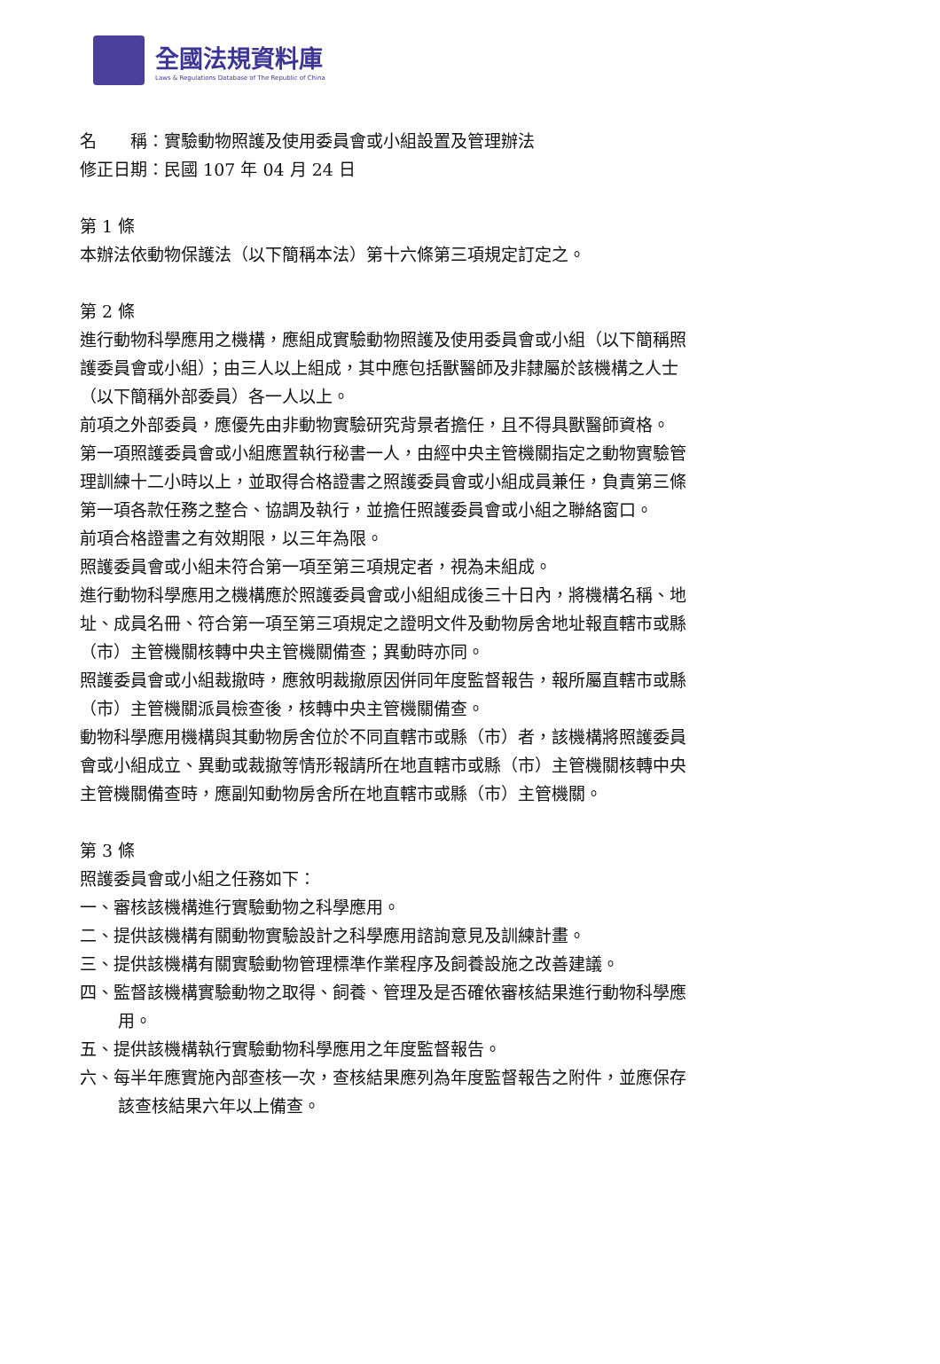全國法規資料庫
Laws & Regulations Database of The Republic of China
名　　稱：實驗動物照護及使用委員會或小組設置及管理辦法
修正日期：民國 107 年 04 月 24 日
第 1 條
本辦法依動物保護法（以下簡稱本法）第十六條第三項規定訂定之。
第 2 條
進行動物科學應用之機構，應組成實驗動物照護及使用委員會或小組（以下簡稱照護委員會或小組）；由三人以上組成，其中應包括獸醫師及非隸屬於該機構之人士（以下簡稱外部委員）各一人以上。
前項之外部委員，應優先由非動物實驗研究背景者擔任，且不得具獸醫師資格。
第一項照護委員會或小組應置執行秘書一人，由經中央主管機關指定之動物實驗管理訓練十二小時以上，並取得合格證書之照護委員會或小組成員兼任，負責第三條第一項各款任務之整合、協調及執行，並擔任照護委員會或小組之聯絡窗口。
前項合格證書之有效期限，以三年為限。
照護委員會或小組未符合第一項至第三項規定者，視為未組成。
進行動物科學應用之機構應於照護委員會或小組組成後三十日內，將機構名稱、地址、成員名冊、符合第一項至第三項規定之證明文件及動物房舍地址報直轄市或縣（市）主管機關核轉中央主管機關備查；異動時亦同。
照護委員會或小組裁撤時，應敘明裁撤原因併同年度監督報告，報所屬直轄市或縣（市）主管機關派員檢查後，核轉中央主管機關備查。
動物科學應用機構與其動物房舍位於不同直轄市或縣（市）者，該機構將照護委員會或小組成立、異動或裁撤等情形報請所在地直轄市或縣（市）主管機關核轉中央主管機關備查時，應副知動物房舍所在地直轄市或縣（市）主管機關。
第 3 條
照護委員會或小組之任務如下：
一、審核該機構進行實驗動物之科學應用。
二、提供該機構有關動物實驗設計之科學應用諮詢意見及訓練計畫。
三、提供該機構有關實驗動物管理標準作業程序及飼養設施之改善建議。
四、監督該機構實驗動物之取得、飼養、管理及是否確依審核結果進行動物科學應用。
五、提供該機構執行實驗動物科學應用之年度監督報告。
六、每半年應實施內部查核一次，查核結果應列為年度監督報告之附件，並應保存該查核結果六年以上備查。